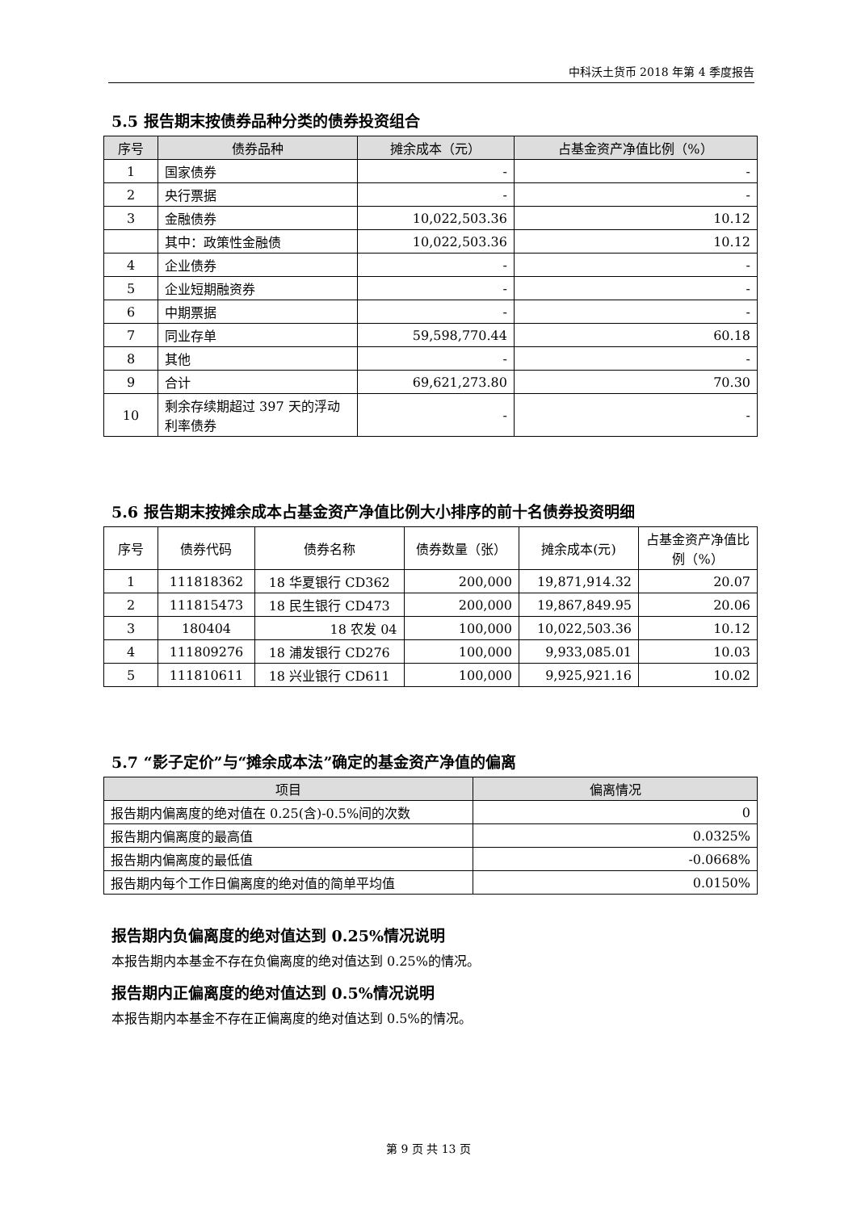中科沃土货币 2018 年第 4 季度报告
5.5 报告期末按债券品种分类的债券投资组合
| 序号 | 债券品种 | 摊余成本（元） | 占基金资产净值比例（%） |
| --- | --- | --- | --- |
| 1 | 国家债券 | - | - |
| 2 | 央行票据 | - | - |
| 3 | 金融债券 | 10,022,503.36 | 10.12 |
| | 其中：政策性金融债 | 10,022,503.36 | 10.12 |
| 4 | 企业债券 | - | - |
| 5 | 企业短期融资券 | - | - |
| 6 | 中期票据 | - | - |
| 7 | 同业存单 | 59,598,770.44 | 60.18 |
| 8 | 其他 | - | - |
| 9 | 合计 | 69,621,273.80 | 70.30 |
| 10 | 剩余存续期超过 397 天的浮动利率债券 | - | - |
5.6 报告期末按摊余成本占基金资产净值比例大小排序的前十名债券投资明细
| 序号 | 债券代码 | 债券名称 | 债券数量（张） | 摊余成本(元) | 占基金资产净值比例（%） |
| 1 | 111818362 | 18 华夏银行 CD362 | 200,000 | 19,871,914.32 | 20.07 |
| 2 | 111815473 | 18 民生银行 CD473 | 200,000 | 19,867,849.95 | 20.06 |
| 3 | 180404 | 18 农发 04 | 100,000 | 10,022,503.36 | 10.12 |
| 4 | 111809276 | 18 浦发银行 CD276 | 100,000 | 9,933,085.01 | 10.03 |
| 5 | 111810611 | 18 兴业银行 CD611 | 100,000 | 9,925,921.16 | 10.02 |
5.7 “影子定价”与“摊余成本法”确定的基金资产净值的偏离
| 项目 | 偏离情况 |
| --- | --- |
| 报告期内偏离度的绝对值在 0.25(含)-0.5%间的次数 | 0 |
| 报告期内偏离度的最高值 | 0.0325% |
| 报告期内偏离度的最低值 | -0.0668% |
| 报告期内每个工作日偏离度的绝对值的简单平均值 | 0.0150% |
报告期内负偏离度的绝对值达到 0.25%情况说明
本报告期内本基金不存在负偏离度的绝对值达到 0.25%的情况。
报告期内正偏离度的绝对值达到 0.5%情况说明
本报告期内本基金不存在正偏离度的绝对值达到 0.5%的情况。
第 9 页 共 13 页